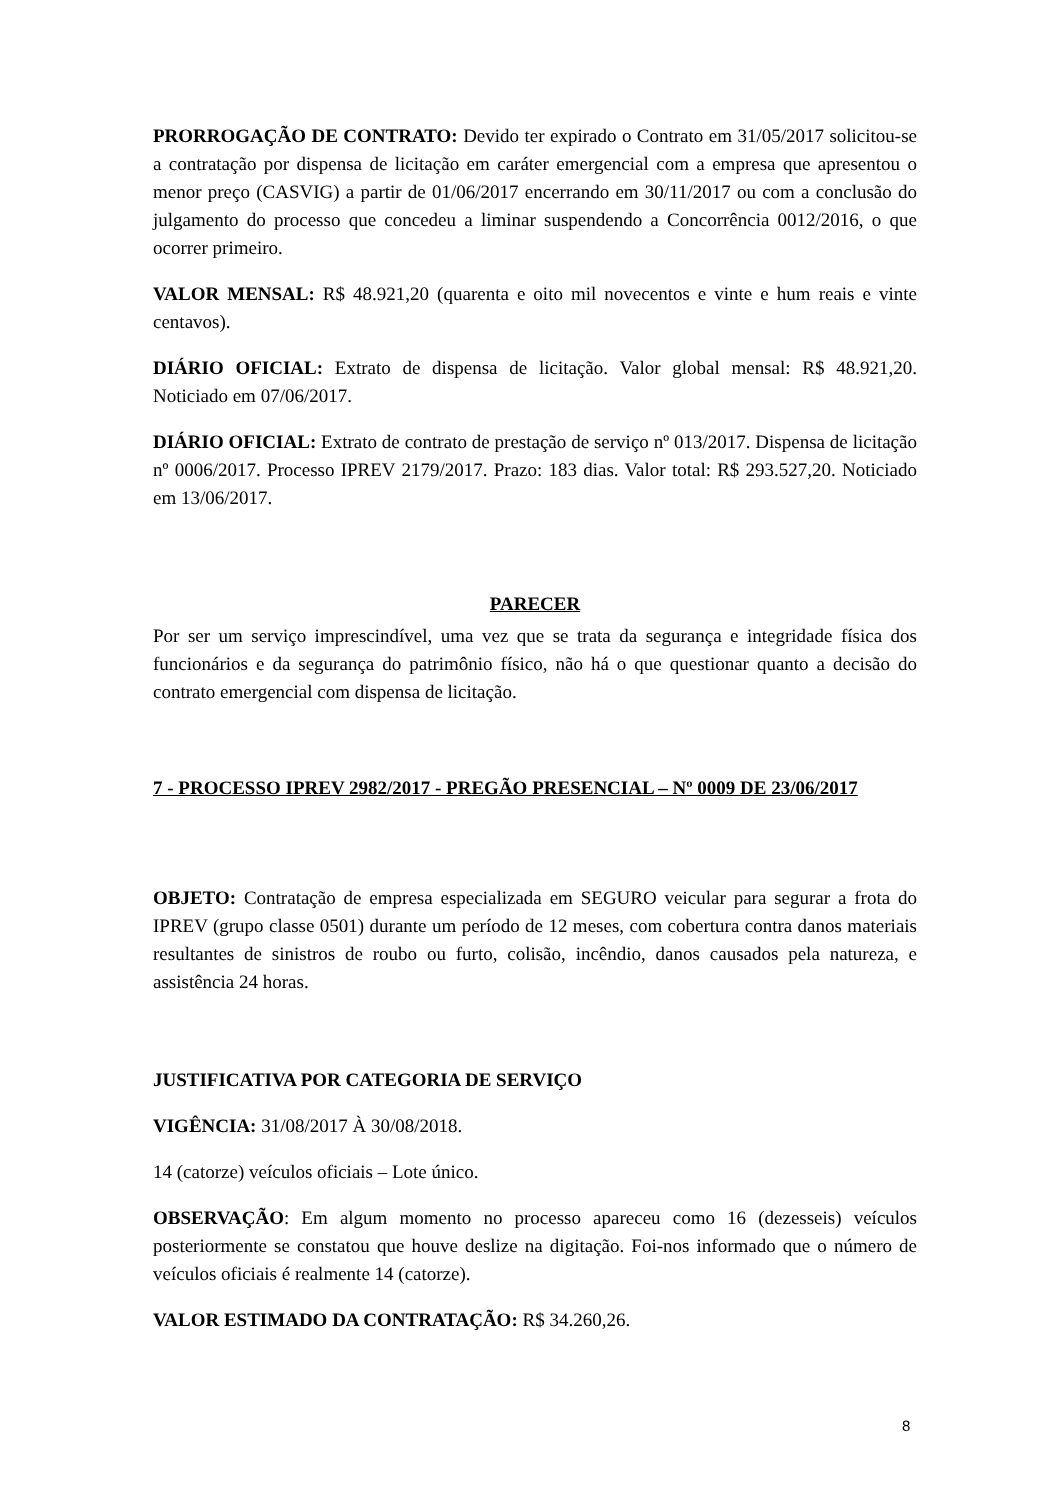PRORROGAÇÃO DE CONTRATO: Devido ter expirado o Contrato em 31/05/2017 solicitou-se a contratação por dispensa de licitação em caráter emergencial com a empresa que apresentou o menor preço (CASVIG) a partir de 01/06/2017 encerrando em 30/11/2017 ou com a conclusão do julgamento do processo que concedeu a liminar suspendendo a Concorrência 0012/2016, o que ocorrer primeiro.
VALOR MENSAL: R$ 48.921,20 (quarenta e oito mil novecentos e vinte e hum reais e vinte centavos).
DIÁRIO OFICIAL: Extrato de dispensa de licitação. Valor global mensal: R$ 48.921,20. Noticiado em 07/06/2017.
DIÁRIO OFICIAL: Extrato de contrato de prestação de serviço nº 013/2017. Dispensa de licitação nº 0006/2017. Processo IPREV 2179/2017. Prazo: 183 dias. Valor total: R$ 293.527,20. Noticiado em 13/06/2017.
PARECER
Por ser um serviço imprescindível, uma vez que se trata da segurança e integridade física dos funcionários e da segurança do patrimônio físico, não há o que questionar quanto a decisão do contrato emergencial com dispensa de licitação.
7 - PROCESSO IPREV 2982/2017 - PREGÃO PRESENCIAL – Nº 0009 DE 23/06/2017
OBJETO: Contratação de empresa especializada em SEGURO veicular para segurar a frota do IPREV (grupo classe 0501) durante um período de 12 meses, com cobertura contra danos materiais resultantes de sinistros de roubo ou furto, colisão, incêndio, danos causados pela natureza, e assistência 24 horas.
JUSTIFICATIVA POR CATEGORIA DE SERVIÇO
VIGÊNCIA: 31/08/2017 À 30/08/2018.
14 (catorze) veículos oficiais – Lote único.
OBSERVAÇÃO: Em algum momento no processo apareceu como 16 (dezesseis) veículos posteriormente se constatou que houve deslize na digitação. Foi-nos informado que o número de veículos oficiais é realmente 14 (catorze).
VALOR ESTIMADO DA CONTRATAÇÃO: R$ 34.260,26.
8